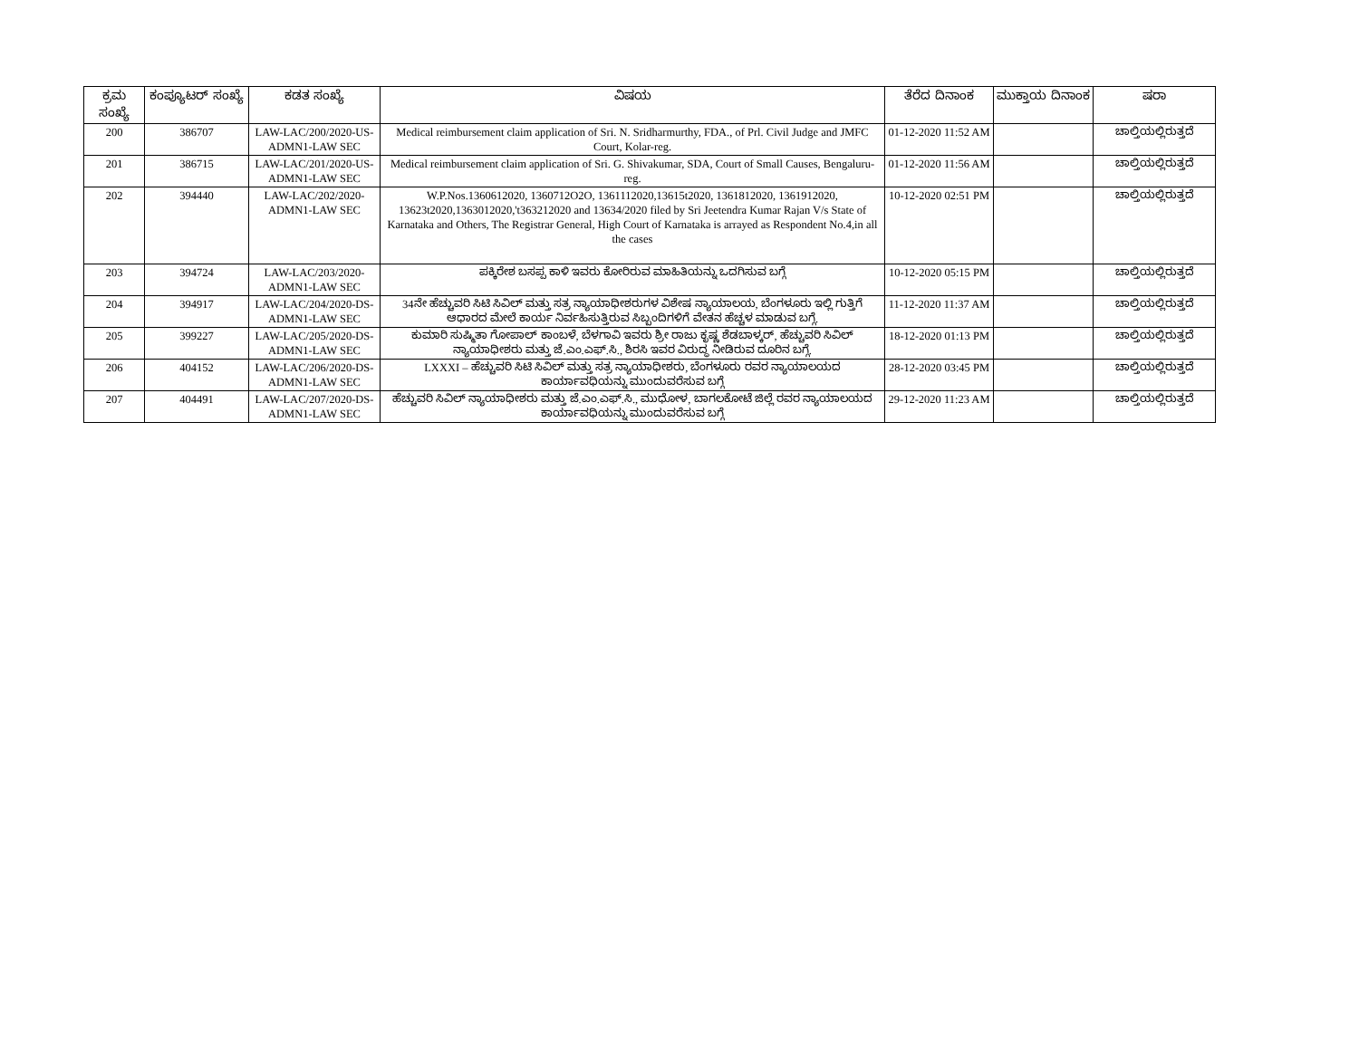| ಕ್ರಮ ಸಂಖ್ಯೆ | ಕಂಪ್ಯೂಟರ್ ಸಂಖ್ಯೆ | ಕಡತ ಸಂಖ್ಯೆ | ವಿಷಯ | ತೆರೆದ ದಿನಾಂಕ | ಮುಕ್ತಾಯ ದಿನಾಂಕ | ಷರಾ |
| --- | --- | --- | --- | --- | --- | --- |
| 200 | 386707 | LAW-LAC/200/2020-US-ADMN1-LAW SEC | Medical reimbursement claim application of Sri. N. Sridharmurthy, FDA., of Prl. Civil Judge and JMFC Court, Kolar-reg. | 01-12-2020 11:52 AM | | ಚಾಲ್ತಿಯಲ್ಲಿರುತ್ತದೆ |
| 201 | 386715 | LAW-LAC/201/2020-US-ADMN1-LAW SEC | Medical reimbursement claim application of Sri. G. Shivakumar, SDA, Court of Small Causes, Bengaluru-reg. | 01-12-2020 11:56 AM | | ಚಾಲ್ತಿಯಲ್ಲಿರುತ್ತದೆ |
| 202 | 394440 | LAW-LAC/202/2020-ADMN1-LAW SEC | W.P.Nos.1360612020, 1360712O2O, 1361112020,13615t2020, 1361812020, 1361912020, 13623t2020,1363012020,'t363212020 and 13634/2020 filed by Sri Jeetendra Kumar Rajan V/s State of Karnataka and Others, The Registrar General, High Court of Karnataka is arrayed as Respondent No.4,in all the cases | 10-12-2020 02:51 PM | | ಚಾಲ್ತಿಯಲ್ಲಿರುತ್ತದೆ |
| 203 | 394724 | LAW-LAC/203/2020-ADMN1-LAW SEC | ಪಕ್ಕಿರೇಶ ಬಸಪ್ಪ ಕಾಳಿ ಇವರು ಕೋರಿರುವ ಮಾಹಿತಿಯನ್ನು ಒದಗಿಸುವ ಬಗ್ಗೆ | 10-12-2020 05:15 PM | | ಚಾಲ್ತಿಯಲ್ಲಿರುತ್ತದೆ |
| 204 | 394917 | LAW-LAC/204/2020-DS-ADMN1-LAW SEC | 34ನೇ ಹೆಚ್ಚುವರಿ ಸಿಟಿ ಸಿವಿಲ್ ಮತ್ತು ಸತ್ರ ನ್ಯಾಯಾಧೀಶರುಗಳ ವಿಶೇಷ ನ್ಯಾಯಾಲಯ, ಬೆಂಗಳೂರು ಇಲ್ಲಿ ಗುತ್ತಿಗೆ ಆಧಾರದ ಮೇಲೆ ಕಾರ್ಯ ನಿರ್ವಹಿಸುತ್ತಿರುವ ಸಿಬ್ಬಂದಿಗಳಿಗೆ ವೇತನ ಹೆಚ್ಚಳ ಮಾಡುವ ಬಗ್ಗೆ. | 11-12-2020 11:37 AM | | ಚಾಲ್ತಿಯಲ್ಲಿರುತ್ತದೆ |
| 205 | 399227 | LAW-LAC/205/2020-DS-ADMN1-LAW SEC | ಕುಮಾರಿ ಸುಷ್ಮಿತಾ ಗೋಪಾಲ್ ಕಾಂಬಳೆ, ಬೆಳಗಾವಿ ಇವರು ಶ್ರೀ ರಾಜು ಕೃಷ್ಣ ಶೆಡಬಾಳ್ಕರ್, ಹೆಚ್ಚುವರಿ ಸಿವಿಲ್ ನ್ಯಾಯಾಧೀಶರು ಮತ್ತು ಜೆ.ಎಂ.ಎಫ್.ಸಿ., ಶಿರಸಿ ಇವರ ವಿರುದ್ಧ ನೀಡಿರುವ ದೂರಿನ ಬಗ್ಗೆ. | 18-12-2020 01:13 PM | | ಚಾಲ್ತಿಯಲ್ಲಿರುತ್ತದೆ |
| 206 | 404152 | LAW-LAC/206/2020-DS-ADMN1-LAW SEC | LXXXI – ಹೆಚ್ಚುವರಿ ಸಿಟಿ ಸಿವಿಲ್ ಮತ್ತು ಸತ್ರ ನ್ಯಾಯಾಧೀಶರು, ಬೆಂಗಳೂರು ರವರ ನ್ಯಾಯಾಲಯದ ಕಾರ್ಯಾವಧಿಯನ್ನು ಮುಂದುವರೆಸುವ ಬಗ್ಗೆ | 28-12-2020 03:45 PM | | ಚಾಲ್ತಿಯಲ್ಲಿರುತ್ತದೆ |
| 207 | 404491 | LAW-LAC/207/2020-DS-ADMN1-LAW SEC | ಹೆಚ್ಚುವರಿ ಸಿವಿಲ್ ನ್ಯಾಯಾಧೀಶರು ಮತ್ತು ಜೆ.ಎಂ.ಎಫ್.ಸಿ., ಮುಧೋಳ, ಬಾಗಲಕೋಟೆ ಜಿಲ್ಲೆ ರವರ ನ್ಯಾಯಾಲಯದ ಕಾರ್ಯಾವಧಿಯನ್ನು ಮುಂದುವರೆಸುವ ಬಗ್ಗೆ | 29-12-2020 11:23 AM | | ಚಾಲ್ತಿಯಲ್ಲಿರುತ್ತದೆ |